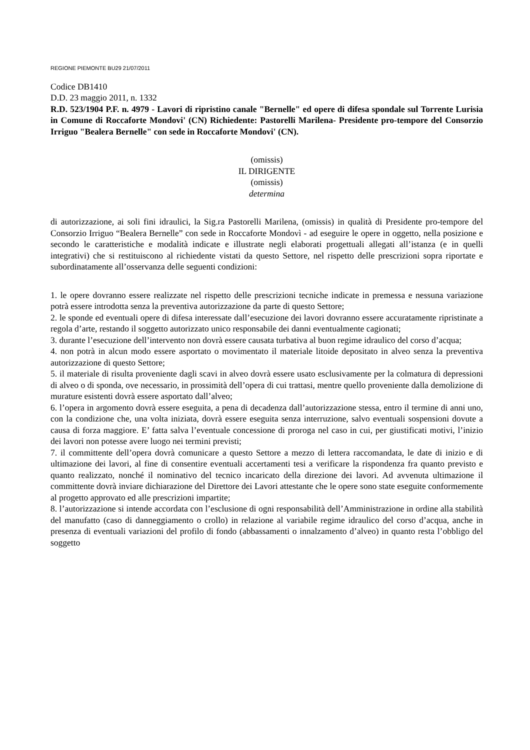REGIONE PIEMONTE BU29 21/07/2011
Codice DB1410
D.D. 23 maggio 2011, n. 1332
R.D. 523/1904 P.F. n. 4979 - Lavori di ripristino canale "Bernelle" ed opere di difesa spondale sul Torrente Lurisia in Comune di Roccaforte Mondovi' (CN) Richiedente: Pastorelli Marilena- Presidente pro-tempore del Consorzio Irriguo "Bealera Bernelle" con sede in Roccaforte Mondovi' (CN).
(omissis)
IL DIRIGENTE
(omissis)
determina
di autorizzazione, ai soli fini idraulici, la Sig.ra Pastorelli Marilena, (omissis) in qualità di Presidente pro-tempore del Consorzio Irriguo “Bealera Bernelle” con sede in Roccaforte Mondovì - ad eseguire le opere in oggetto, nella posizione e secondo le caratteristiche e modalità indicate e illustrate negli elaborati progettuali allegati all’istanza (e in quelli integrativi) che si restituiscono al richiedente vistati da questo Settore, nel rispetto delle prescrizioni sopra riportate e subordinatamente all’osservanza delle seguenti condizioni:
1. le opere dovranno essere realizzate nel rispetto delle prescrizioni tecniche indicate in premessa e nessuna variazione potrà essere introdotta senza la preventiva autorizzazione da parte di questo Settore;
2. le sponde ed eventuali opere di difesa interessate dall’esecuzione dei lavori dovranno essere accuratamente ripristinate a regola d’arte, restando il soggetto autorizzato unico responsabile dei danni eventualmente cagionati;
3. durante l’esecuzione dell’intervento non dovrà essere causata turbativa al buon regime idraulico del corso d’acqua;
4. non potrà in alcun modo essere asportato o movimentato il materiale litoide depositato in alveo senza la preventiva autorizzazione di questo Settore;
5. il materiale di risulta proveniente dagli scavi in alveo dovrà essere usato esclusivamente per la colmatura di depressioni di alveo o di sponda, ove necessario, in prossimità dell’opera di cui trattasi, mentre quello proveniente dalla demolizione di murature esistenti dovrà essere asportato dall’alveo;
6. l’opera in argomento dovrà essere eseguita, a pena di decadenza dall’autorizzazione stessa, entro il termine di anni uno, con la condizione che, una volta iniziata, dovrà essere eseguita senza interruzione, salvo eventuali sospensioni dovute a causa di forza maggiore. E’ fatta salva l’eventuale concessione di proroga nel caso in cui, per giustificati motivi, l’inizio dei lavori non potesse avere luogo nei termini previsti;
7. il committente dell’opera dovrà comunicare a questo Settore a mezzo di lettera raccomandata, le date di inizio e di ultimazione dei lavori, al fine di consentire eventuali accertamenti tesi a verificare la rispondenza fra quanto previsto e quanto realizzato, nonché il nominativo del tecnico incaricato della direzione dei lavori. Ad avvenuta ultimazione il committente dovrà inviare dichiarazione del Direttore dei Lavori attestante che le opere sono state eseguite conformemente al progetto approvato ed alle prescrizioni impartite;
8. l’autorizzazione si intende accordata con l’esclusione di ogni responsabilità dell’Amministrazione in ordine alla stabilità del manufatto (caso di danneggiamento o crollo) in relazione al variabile regime idraulico del corso d’acqua, anche in presenza di eventuali variazioni del profilo di fondo (abbassamenti o innalzamento d’alveo) in quanto resta l’obbligo del soggetto